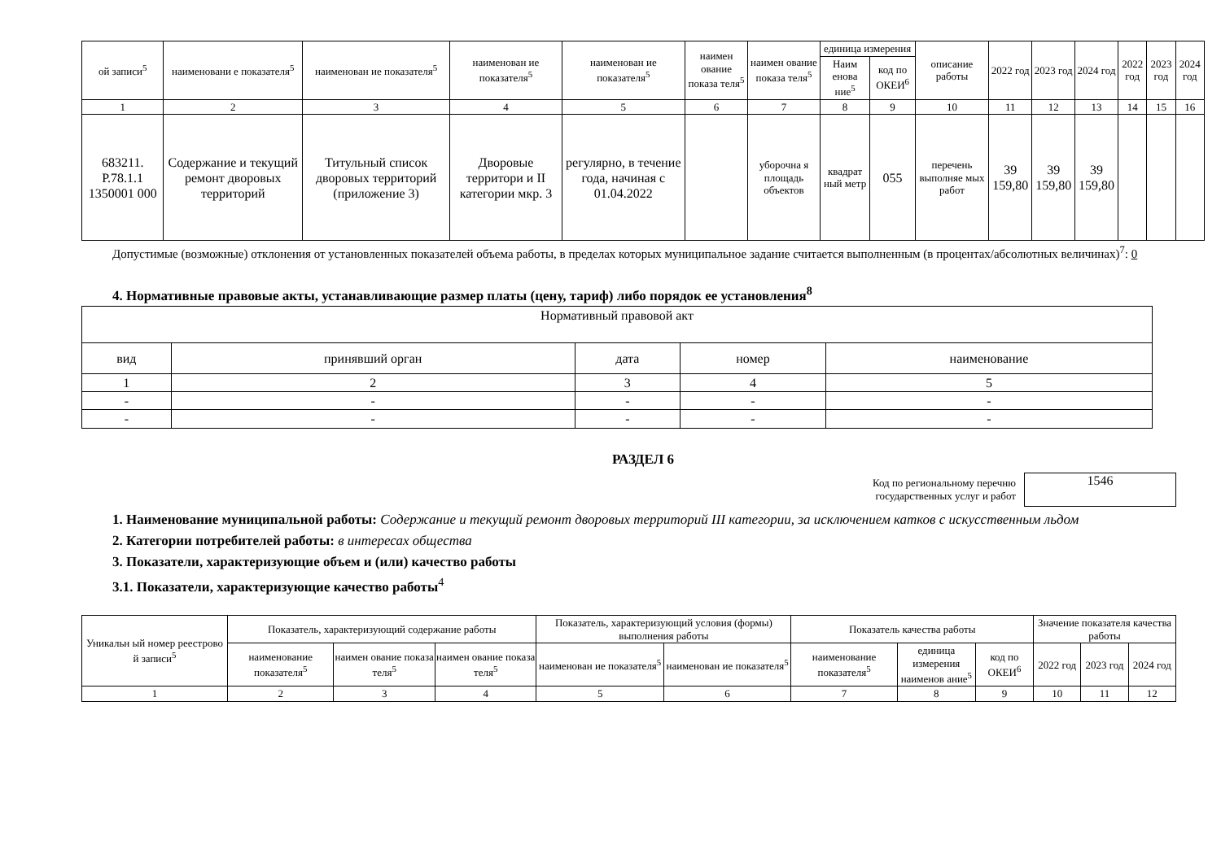| ой записи<sup>5</sup> | наименовани е показателя<sup>5</sup> | наименован ие показателя<sup>5</sup> | наименован ие показателя<sup>5</sup> | наименован ие показателя<sup>5</sup> | наимен ование показа теля<sup>5</sup> | наимен ование показа теля<sup>5</sup> | единица измерения | | описание работы | 2022 год | 2023 год | 2024 год | 2022 год | 2023 год | 2024 год |
| --- | --- | --- | --- | --- | --- | --- | --- | --- | --- | --- | --- | --- | --- | --- | --- |
| | | | | | | | Наим енова ние<sup>5</sup> | код по ОКЕИ<sup>6</sup> | | | | | | | |
| 1 | 2 | 3 | 4 | 5 | 6 | 7 | 8 | 9 | 10 | 11 | 12 | 13 | 14 | 15 | 16 |
| 683211. Р.78.1.1 1350001 000 | Содержание и текущий ремонт дворовых территорий | Титульный список дворовых территорий (приложение 3) | Дворовые территори и II категории мкр. 3 | регулярно, в течение года, начиная с 01.04.2022 | | уборочна я площадь объектов | квадрат ный метр | 055 | перечень выполняе мых работ | 39 159,80 | 39 159,80 | 39 159,80 | | | |
Допустимые (возможные) отклонения от установленных показателей объема работы, в пределах которых муниципальное задание считается выполненным (в процентах/абсолютных величинах)<sup>7</sup>: 0
4. Нормативные правовые акты, устанавливающие размер платы (цену, тариф) либо порядок ее установления<sup>8</sup>
| Нормативный правовой акт | | | | |
| вид | принявший орган | дата | номер | наименование |
| 1 | 2 | 3 | 4 | 5 |
| - | - | - | - | - |
| - | - | - | - | - |
РАЗДЕЛ 6
Код по региональному перечню
государственных услуг и работ
1546
1. Наименование муниципальной работы: Содержание и текущий ремонт дворовых территорий III категории, за исключением катков с искусственным льдом
2. Категории потребителей работы: в интересах общества
3. Показатели, характеризующие объем и (или) качество работы
3.1. Показатели, характеризующие качество работы<sup>4</sup>
| Уникальн ый номер реестрово й записи<sup>5</sup> | Показатель, характеризующий содержание работы | | | Показатель, характеризующий условия (формы) выполнения работы | | Показатель качества работы | | | Значение показателя качества работы | | |
| --- | --- | --- | --- | --- | --- | --- | --- | --- | --- | --- | --- |
| | наименование показателя<sup>5</sup> | наимен ование показа теля<sup>5</sup> | наимен ование показа теля<sup>5</sup> | наименован ие показателя<sup>5</sup> | наименован ие показателя<sup>5</sup> | наименование показателя<sup>5</sup> | единица измерения наименов ание<sup>5</sup> | код по ОКЕИ<sup>6</sup> | 2022 год | 2023 год | 2024 год |
| 1 | 2 | 3 | 4 | 5 | 6 | 7 | 8 | 9 | 10 | 11 | 12 |